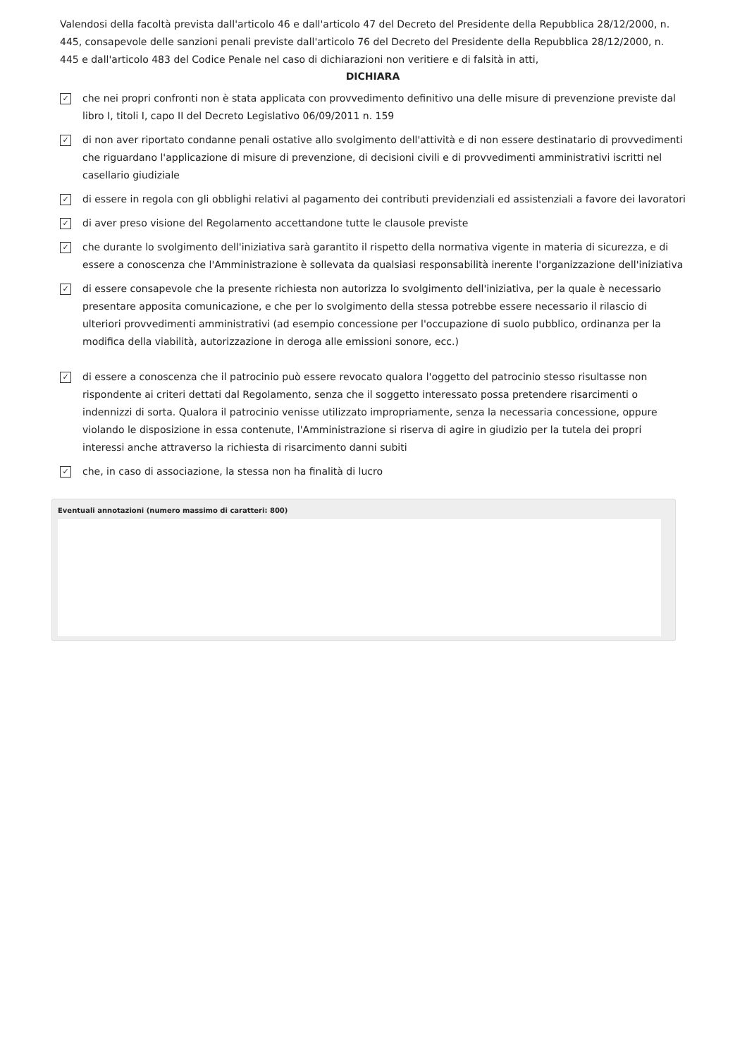Valendosi della facoltà prevista dall'articolo 46 e dall'articolo 47 del Decreto del Presidente della Repubblica 28/12/2000, n. 445, consapevole delle sanzioni penali previste dall'articolo 76 del Decreto del Presidente della Repubblica 28/12/2000, n. 445 e dall'articolo 483 del Codice Penale nel caso di dichiarazioni non veritiere e di falsità in atti,
DICHIARA
✓ che nei propri confronti non è stata applicata con provvedimento definitivo una delle misure di prevenzione previste dal libro I, titoli I, capo II del Decreto Legislativo 06/09/2011 n. 159
✓ di non aver riportato condanne penali ostative allo svolgimento dell'attività e di non essere destinatario di provvedimenti che riguardano l'applicazione di misure di prevenzione, di decisioni civili e di provvedimenti amministrativi iscritti nel casellario giudiziale
✓ di essere in regola con gli obblighi relativi al pagamento dei contributi previdenziali ed assistenziali a favore dei lavoratori
✓ di aver preso visione del Regolamento accettandone tutte le clausole previste
✓ che durante lo svolgimento dell'iniziativa sarà garantito il rispetto della normativa vigente in materia di sicurezza, e di essere a conoscenza che l'Amministrazione è sollevata da qualsiasi responsabilità inerente l'organizzazione dell'iniziativa
✓ di essere consapevole che la presente richiesta non autorizza lo svolgimento dell'iniziativa, per la quale è necessario presentare apposita comunicazione, e che per lo svolgimento della stessa potrebbe essere necessario il rilascio di ulteriori provvedimenti amministrativi (ad esempio concessione per l'occupazione di suolo pubblico, ordinanza per la modifica della viabilità, autorizzazione in deroga alle emissioni sonore, ecc.)
✓ di essere a conoscenza che il patrocinio può essere revocato qualora l'oggetto del patrocinio stesso risultasse non rispondente ai criteri dettati dal Regolamento, senza che il soggetto interessato possa pretendere risarcimenti o indennizzi di sorta. Qualora il patrocinio venisse utilizzato impropriamente, senza la necessaria concessione, oppure violando le disposizione in essa contenute, l'Amministrazione si riserva di agire in giudizio per la tutela dei propri interessi anche attraverso la richiesta di risarcimento danni subiti
✓ che, in caso di associazione, la stessa non ha finalità di lucro
Eventuali annotazioni (numero massimo di caratteri: 800)